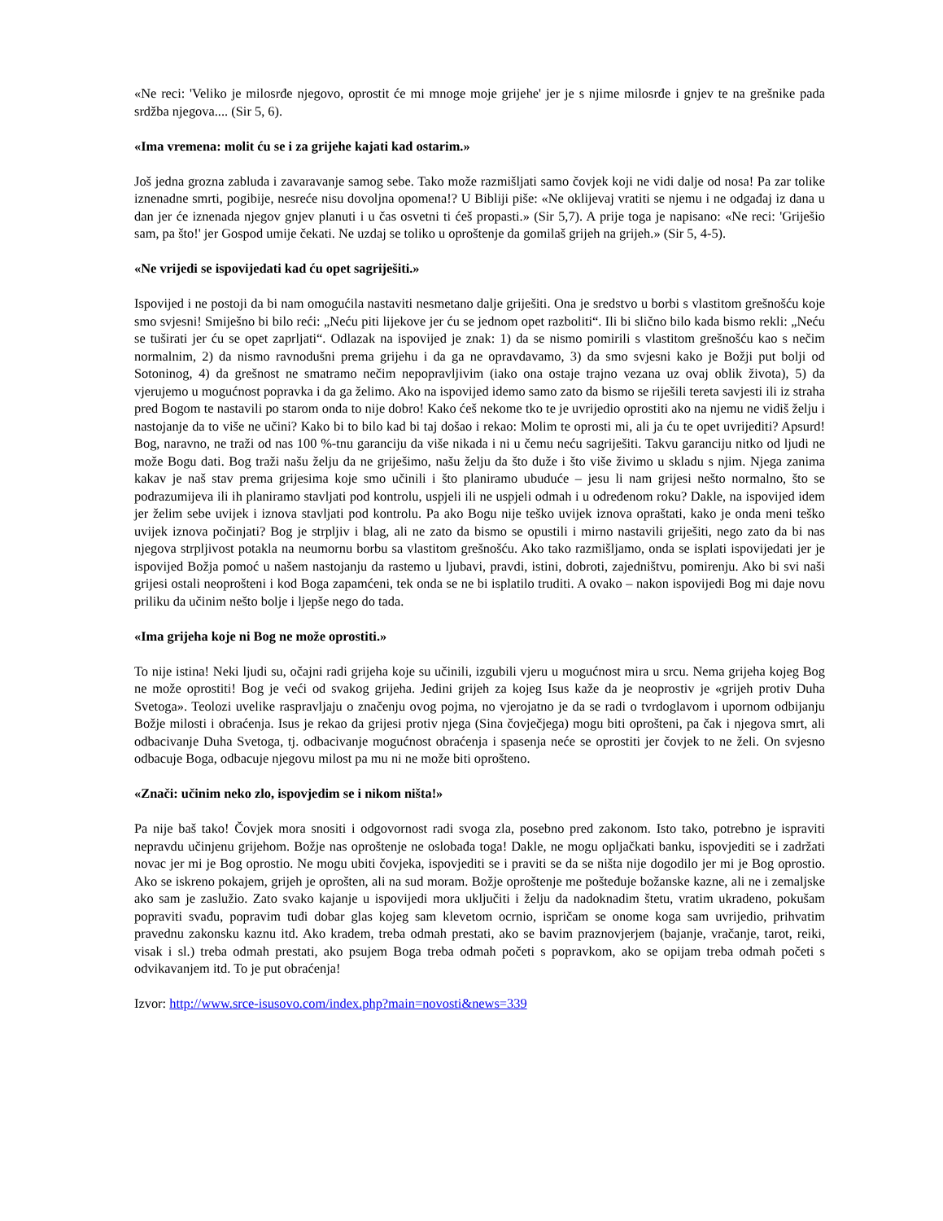«Ne reci: 'Veliko je milosrđe njegovo, oprostit će mi mnoge moje grijehe' jer je s njime milosrđe i gnjev te na grešnike pada srdžba njegova.... (Sir 5, 6).
«Ima vremena: molit ću se i za grijehe kajati kad ostarim.»
Još jedna grozna zabluda i zavaravanje samog sebe. Tako može razmišljati samo čovjek koji ne vidi dalje od nosa! Pa zar tolike iznenadne smrti, pogibije, nesreće nisu dovoljna opomena!? U Bibliji piše: «Ne oklijevaj vratiti se njemu i ne odgađaj iz dana u dan jer će iznenada njegov gnjev planuti i u čas osvetni ti ćeš propasti.» (Sir 5,7). A prije toga je napisano: «Ne reci: 'Griješio sam, pa što!' jer Gospod umije čekati. Ne uzdaj se toliko u oproštenje da gomilaš grijeh na grijeh.» (Sir 5, 4-5).
«Ne vrijedi se ispovijedati kad ću opet sagriješiti.»
Ispovijed i ne postoji da bi nam omogućila nastaviti nesmetano dalje griješiti. Ona je sredstvo u borbi s vlastitom grešnošću koje smo svjesni! Smiješno bi bilo reći: „Neću piti lijekove jer ću se jednom opet razboliti“. Ili bi slično bilo kada bismo rekli: „Neću se tuširati jer ću se opet zaprljati“. Odlazak na ispovijed je znak: 1) da se nismo pomirili s vlastitom grešnošću kao s nečim normalnim, 2) da nismo ravnodušni prema grijehu i da ga ne opravdavamo, 3) da smo svjesni kako je Božji put bolji od Sotoninog, 4) da grešnost ne smatramo nečim nepopravljivim (iako ona ostaje trajno vezana uz ovaj oblik života), 5) da vjerujemo u mogućnost popravka i da ga želimo. Ako na ispovijed idemo samo zato da bismo se riješili tereta savjesti ili iz straha pred Bogom te nastavili po starom onda to nije dobro! Kako ćeš nekome tko te je uvrijedio oprostiti ako na njemu ne vidiš želju i nastojanje da to više ne učini? Kako bi to bilo kad bi taj došao i rekao: Molim te oprosti mi, ali ja ću te opet uvrijediti? Apsurd! Bog, naravno, ne traži od nas 100 %-tnu garanciju da više nikada i ni u čemu neću sagriješiti. Takvu garanciju nitko od ljudi ne može Bogu dati. Bog traži našu želju da ne griješimo, našu želju da što duže i što više živimo u skladu s njim. Njega zanima kakav je naš stav prema grijesima koje smo učinili i što planiramo ubuduće – jesu li nam grijesi nešto normalno, što se podrazumijeva ili ih planiramo stavljati pod kontrolu, uspjeli ili ne uspjeli odmah i u određenom roku? Dakle, na ispovijed idem jer želim sebe uvijek i iznova stavljati pod kontrolu. Pa ako Bogu nije teško uvijek iznova opraštati, kako je onda meni teško uvijek iznova počinjati? Bog je strpljiv i blag, ali ne zato da bismo se opustili i mirno nastavili griješiti, nego zato da bi nas njegova strpljivost potakla na neumornu borbu sa vlastitom grešnošću. Ako tako razmišljamo, onda se isplati ispovijedati jer je ispovijed Božja pomoć u našem nastojanju da rastemo u ljubavi, pravdi, istini, dobroti, zajedništvu, pomirenju. Ako bi svi naši grijesi ostali neoprošteni i kod Boga zapamćeni, tek onda se ne bi isplatilo truditi. A ovako – nakon ispovijedi Bog mi daje novu priliku da učinim nešto bolje i ljepše nego do tada.
«Ima grijeha koje ni Bog ne može oprostiti.»
To nije istina! Neki ljudi su, očajni radi grijeha koje su učinili, izgubili vjeru u mogućnost mira u srcu. Nema grijeha kojeg Bog ne može oprostiti! Bog je veći od svakog grijeha. Jedini grijeh za kojeg Isus kaže da je neoprostiv je «grijeh protiv Duha Svetoga». Teolozi uvelike raspravljaju o značenju ovog pojma, no vjerojatno je da se radi o tvrdoglavom i upornom odbijanju Božje milosti i obraćenja. Isus je rekao da grijesi protiv njega (Sina čovječjega) mogu biti oprošteni, pa čak i njegova smrt, ali odbacivanje Duha Svetoga, tj. odbacivanje mogućnost obraćenja i spasenja neće se oprostiti jer čovjek to ne želi. On svjesno odbacuje Boga, odbacuje njegovu milost pa mu ni ne može biti oprošteno.
«Znači: učinim neko zlo, ispovjedim se i nikom ništa!»
Pa nije baš tako! Čovjek mora snositi i odgovornost radi svoga zla, posebno pred zakonom. Isto tako, potrebno je ispraviti nepravdu učinjenu grijehom. Božje nas oproštenje ne oslobađa toga! Dakle, ne mogu opljačkati banku, ispovjediti se i zadržati novac jer mi je Bog oprostio. Ne mogu ubiti čovjeka, ispovjediti se i praviti se da se ništa nije dogodilo jer mi je Bog oprostio. Ako se iskreno pokajem, grijeh je oprošten, ali na sud moram. Božje oproštenje me pošteđuje božanske kazne, ali ne i zemaljske ako sam je zaslužio. Zato svako kajanje u ispovijedi mora uključiti i želju da nadoknadim štetu, vratim ukradeno, pokušam popraviti svađu, popravim tuđi dobar glas kojeg sam klevetom ocrnio, ispričam se onome koga sam uvrijedio, prihvatim pravednu zakonsku kaznu itd. Ako kradem, treba odmah prestati, ako se bavim praznovjerjem (bajanje, vračanje, tarot, reiki, visak i sl.) treba odmah prestati, ako psujem Boga treba odmah početi s popravkom, ako se opijam treba odmah početi s odvikavanjem itd. To je put obraćenja!
Izvor: http://www.srce-isusovo.com/index.php?main=novosti&news=339